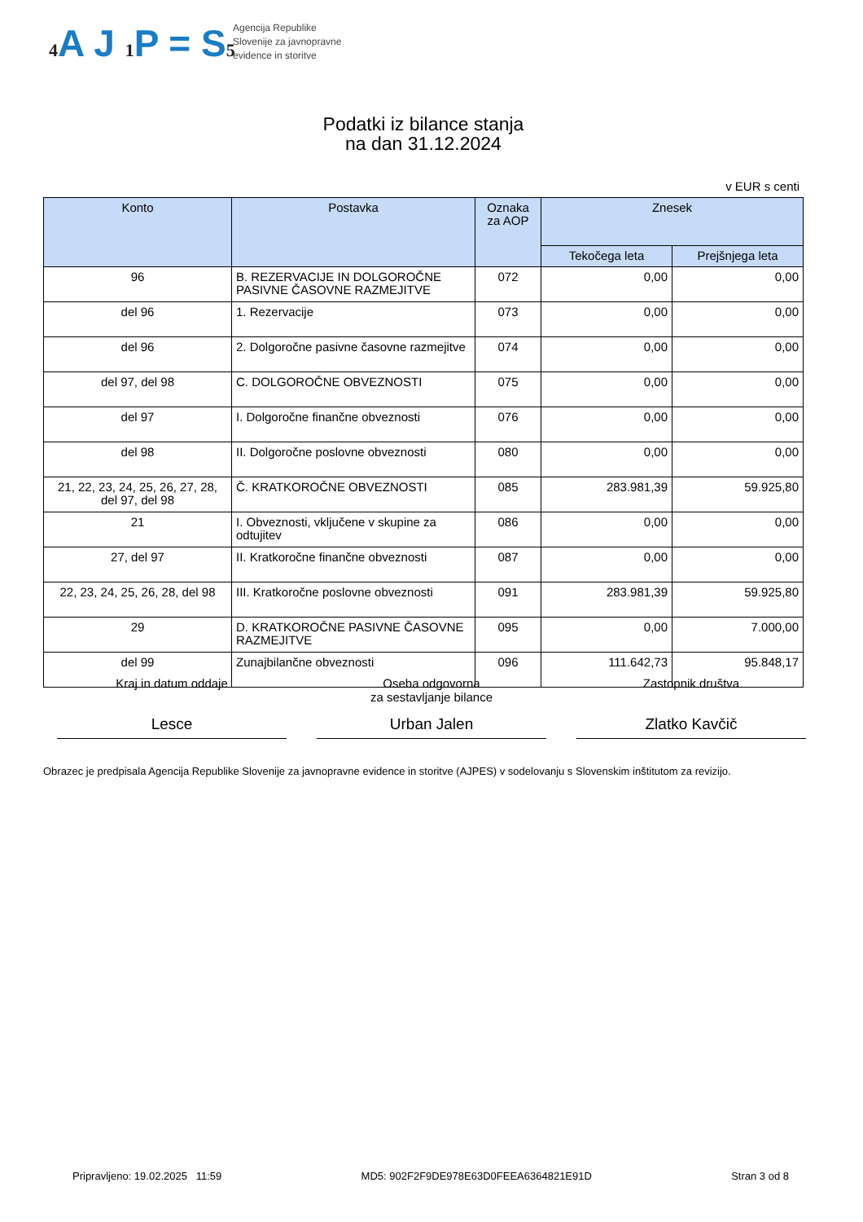4 A J 1 P = S5
Agencija Republike
Slovenije za javnopravne
evidence in storitve
Podatki iz bilance stanja
na dan 31.12.2024
v EUR s centi
| Konto | Postavka | Oznaka za AOP | Znesek | |
| --- | --- | --- | --- | --- |
| | | | Tekočega leta | Prejšnjega leta |
| 96 | B. REZERVACIJE IN DOLGOROČNE PASIVNE ČASOVNE RAZMEJITVE | 072 | 0,00 | 0,00 |
| del 96 | 1. Rezervacije | 073 | 0,00 | 0,00 |
| del 96 | 2. Dolgoročne pasivne časovne razmejitve | 074 | 0,00 | 0,00 |
| del 97, del 98 | C. DOLGOROČNE OBVEZNOSTI | 075 | 0,00 | 0,00 |
| del 97 | I. Dolgoročne finančne obveznosti | 076 | 0,00 | 0,00 |
| del 98 | II. Dolgoročne poslovne obveznosti | 080 | 0,00 | 0,00 |
| 21, 22, 23, 24, 25, 26, 27, 28, del 97, del 98 | Č. KRATKOROČNE OBVEZNOSTI | 085 | 283.981,39 | 59.925,80 |
| 21 | I. Obveznosti, vključene v skupine za odtujitev | 086 | 0,00 | 0,00 |
| 27, del 97 | II. Kratkoročne finančne obveznosti | 087 | 0,00 | 0,00 |
| 22, 23, 24, 25, 26, 28, del 98 | III. Kratkoročne poslovne obveznosti | 091 | 283.981,39 | 59.925,80 |
| 29 | D. KRATKOROČNE PASIVNE ČASOVNE RAZMEJITVE | 095 | 0,00 | 7.000,00 |
| del 99 | Zunajbilančne obveznosti | 096 | 111.642,73 | 95.848,17 |
Kraj in datum oddaje
Lesce
Oseba odgovorna
za sestavljanje bilance
Urban Jalen
Zastopnik društva
Zlatko Kavčič
Obrazec je predpisala Agencija Republike Slovenije za javnopravne evidence in storitve (AJPES) v sodelovanju s Slovenskim inštitutom za revizijo.
Pripravljeno: 19.02.2025 11:59 MD5: 902F2F9DE978E63D0FEEA6364821E91D Stran 3 od 8